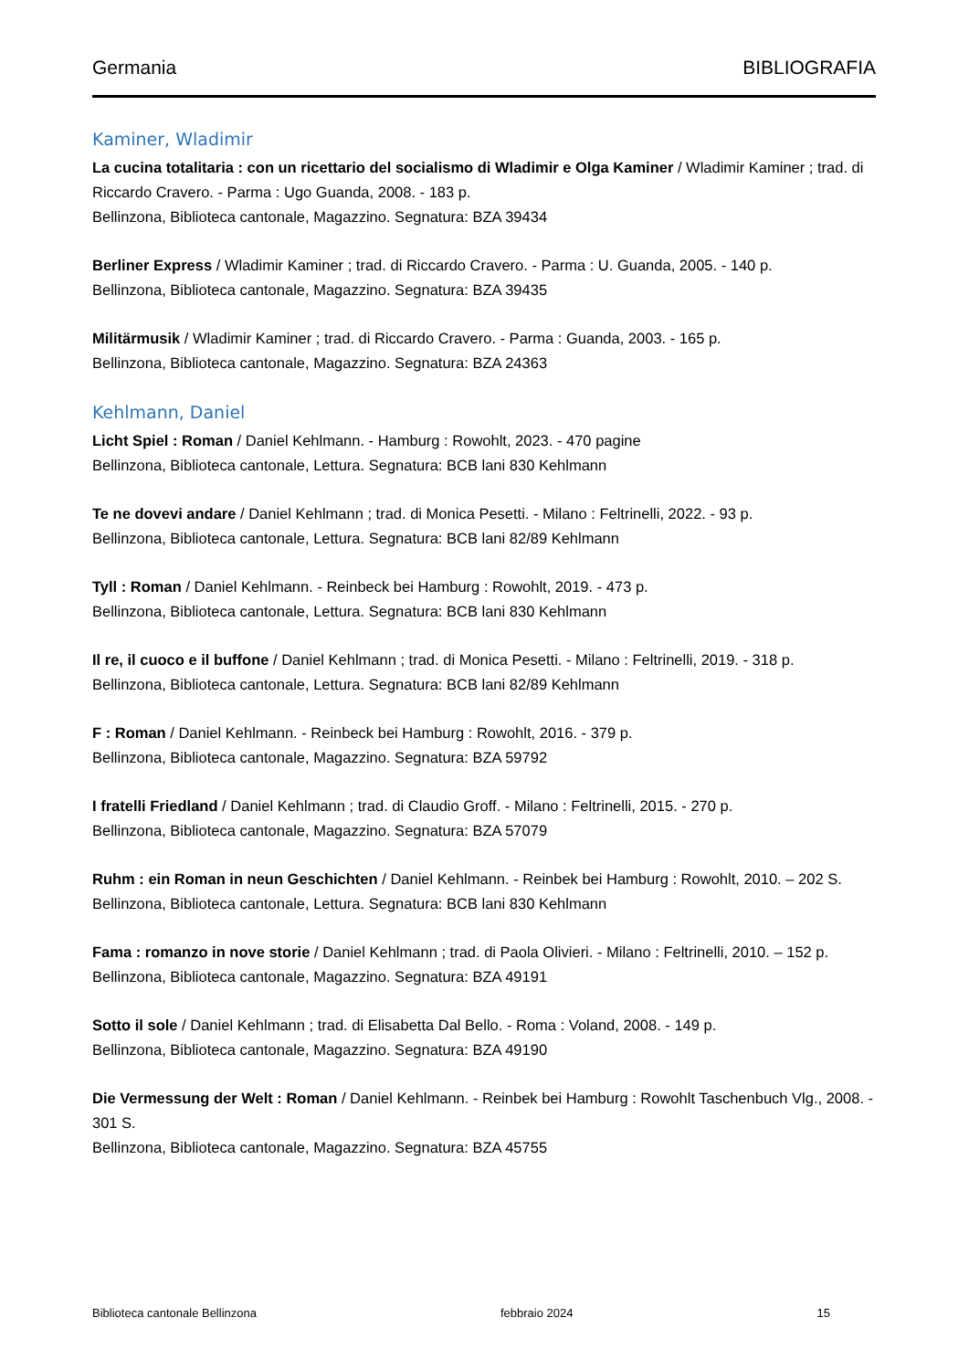Germania BIBLIOGRAFIA
Kaminer, Wladimir
La cucina totalitaria : con un ricettario del socialismo di Wladimir e Olga Kaminer / Wladimir Kaminer ; trad. di Riccardo Cravero. - Parma : Ugo Guanda, 2008. - 183 p.
Bellinzona, Biblioteca cantonale, Magazzino. Segnatura: BZA 39434
Berliner Express / Wladimir Kaminer ; trad. di Riccardo Cravero. - Parma : U. Guanda, 2005. - 140 p.
Bellinzona, Biblioteca cantonale, Magazzino. Segnatura: BZA 39435
Militärmusik / Wladimir Kaminer ; trad. di Riccardo Cravero. - Parma : Guanda, 2003. - 165 p.
Bellinzona, Biblioteca cantonale, Magazzino. Segnatura: BZA 24363
Kehlmann, Daniel
Licht Spiel : Roman / Daniel Kehlmann. - Hamburg : Rowohlt, 2023. - 470 pagine
Bellinzona, Biblioteca cantonale, Lettura. Segnatura: BCB lani 830 Kehlmann
Te ne dovevi andare / Daniel Kehlmann ; trad. di Monica Pesetti. - Milano : Feltrinelli, 2022. - 93 p.
Bellinzona, Biblioteca cantonale, Lettura. Segnatura: BCB lani 82/89 Kehlmann
Tyll : Roman / Daniel Kehlmann. - Reinbeck bei Hamburg : Rowohlt, 2019. - 473 p.
Bellinzona, Biblioteca cantonale, Lettura. Segnatura: BCB lani 830 Kehlmann
Il re, il cuoco e il buffone / Daniel Kehlmann ; trad. di Monica Pesetti. - Milano : Feltrinelli, 2019. - 318 p.
Bellinzona, Biblioteca cantonale, Lettura. Segnatura: BCB lani 82/89 Kehlmann
F : Roman / Daniel Kehlmann. - Reinbeck bei Hamburg : Rowohlt, 2016. - 379 p.
Bellinzona, Biblioteca cantonale, Magazzino. Segnatura: BZA 59792
I fratelli Friedland / Daniel Kehlmann ; trad. di Claudio Groff. - Milano : Feltrinelli, 2015. - 270 p.
Bellinzona, Biblioteca cantonale, Magazzino. Segnatura: BZA 57079
Ruhm : ein Roman in neun Geschichten / Daniel Kehlmann. - Reinbek bei Hamburg : Rowohlt, 2010. – 202 S.
Bellinzona, Biblioteca cantonale, Lettura. Segnatura: BCB lani 830 Kehlmann
Fama : romanzo in nove storie / Daniel Kehlmann ; trad. di Paola Olivieri. - Milano : Feltrinelli, 2010. – 152 p.
Bellinzona, Biblioteca cantonale, Magazzino. Segnatura: BZA 49191
Sotto il sole / Daniel Kehlmann ; trad. di Elisabetta Dal Bello. - Roma : Voland, 2008. - 149 p.
Bellinzona, Biblioteca cantonale, Magazzino. Segnatura: BZA 49190
Die Vermessung der Welt : Roman / Daniel Kehlmann. - Reinbek bei Hamburg : Rowohlt Taschenbuch Vlg., 2008. - 301 S.
Bellinzona, Biblioteca cantonale, Magazzino. Segnatura: BZA 45755
Biblioteca cantonale Bellinzona febbraio 2024 15